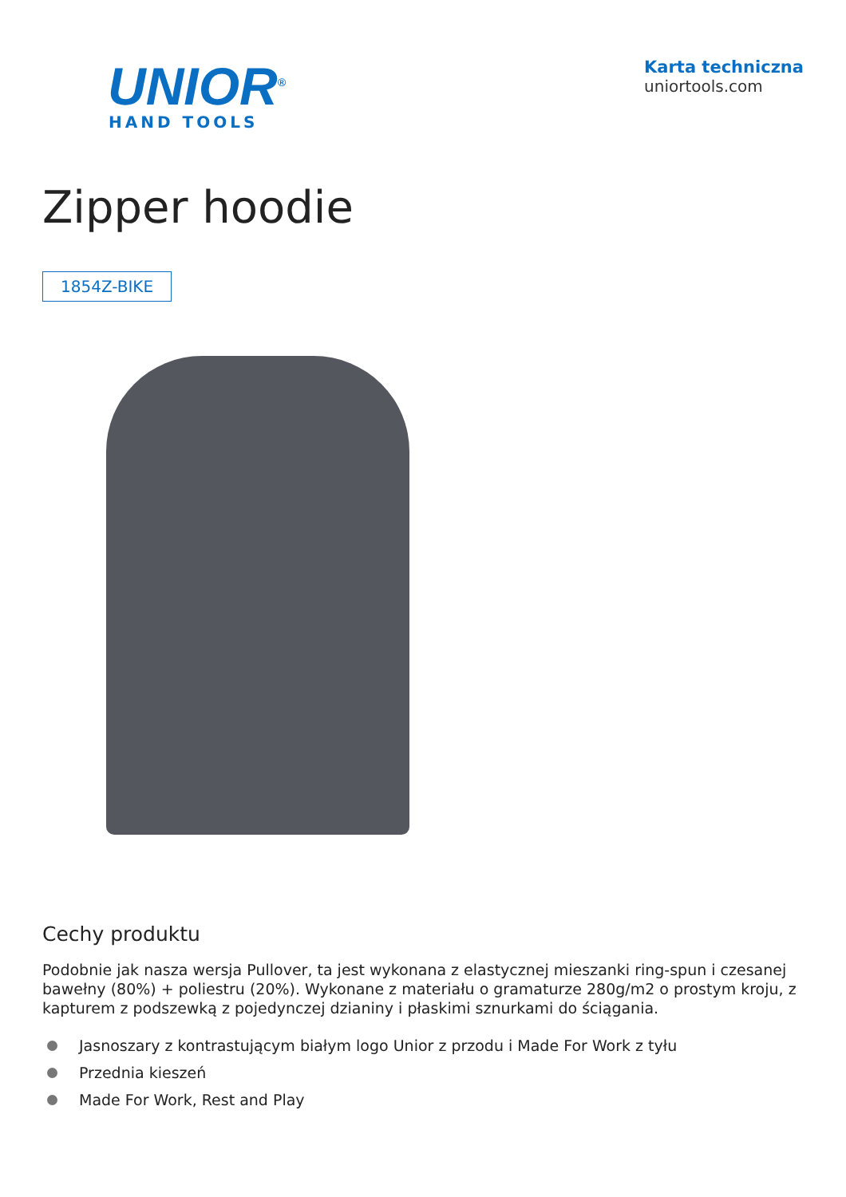UNIOR<sup>®</sup>
HAND TOOLS
Karta techniczna
uniortools.com
Zipper hoodie
1854Z-BIKE
Cechy produktu
Podobnie jak nasza wersja Pullover, ta jest wykonana z elastycznej mieszanki ring-spun i czesanej bawełny (80%) + poliestru (20%). Wykonane z materiału o gramaturze 280g/m2 o prostym kroju, z kapturem z podszewką z pojedynczej dzianiny i płaskimi sznurkami do ściągania.
Jasnoszary z kontrastującym białym logo Unior z przodu i Made For Work z tyłu
Przednia kieszeń
Made For Work, Rest and Play